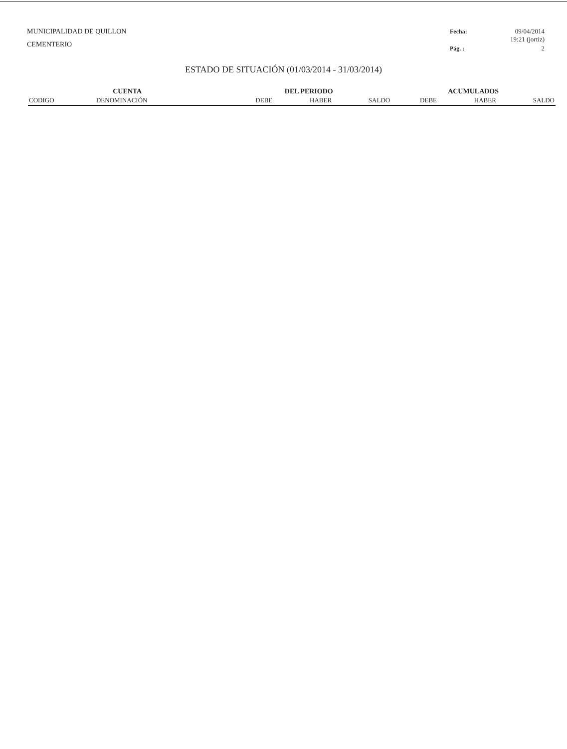MUNICIPALIDAD DE QUILLON
CEMENTERIO
Fecha: 09/04/2014
19:21 (jortiz) Pág. : 2
ESTADO DE SITUACIÓN (01/03/2014 - 31/03/2014)
| CUENTA | | DEL PERIODO | | | ACUMULADOS | | |
| --- | --- | --- | --- | --- | --- | --- | --- |
| CODIGO | DENOMINACIÓN | DEBE | HABER | SALDO | DEBE | HABER | SALDO |